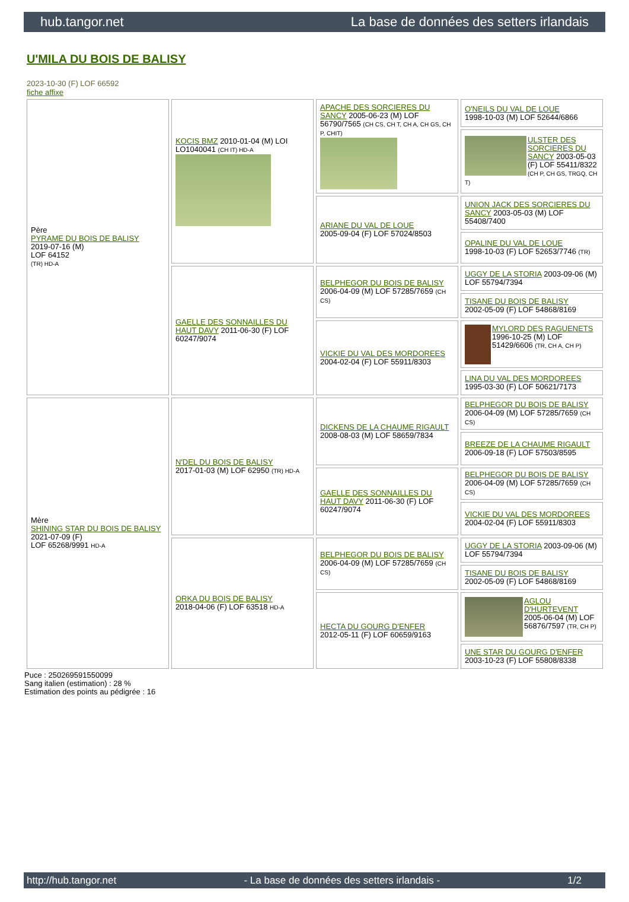hub.tangor.net La base de données des setters irlandais
U'MILA DU BOIS DE BALISY
2023-10-30 (F) LOF 66592
fiche affixe
| Père PYRAME DU BOIS DE BALISY 2019-07-16 (M) LOF 64152 (TR) HD-A | KOCIS BMZ 2010-01-04 (M) LOI LO1040041 (CH IT) HD-A | APACHE DES SORCIERES DU SANCY 2005-06-23 (M) LOF 56790/7565 (CH CS, CH T, CH A, CH GS, CH P, CHIT) | O'NEILS DU VAL DE LOUE 1998-10-03 (M) LOF 52644/6866 |
| | | | ULSTER DES SORCIERES DU SANCY 2003-05-03 (F) LOF 55411/8322 (CH P, CH GS, TRGQ, CH T) |
| | | ARIANE DU VAL DE LOUE 2005-09-04 (F) LOF 57024/8503 | UNION JACK DES SORCIERES DU SANCY 2003-05-03 (M) LOF 55408/7400 |
| | | | OPALINE DU VAL DE LOUE 1998-10-03 (F) LOF 52653/7746 (TR) |
| | GAELLE DES SONNAILLES DU HAUT DAVY 2011-06-30 (F) LOF 60247/9074 | BELPHEGOR DU BOIS DE BALISY 2006-04-09 (M) LOF 57285/7659 (CH CS) | UGGY DE LA STORIA 2003-09-06 (M) LOF 55794/7394 |
| | | | TISANE DU BOIS DE BALISY 2002-05-09 (F) LOF 54868/8169 |
| | | VICKIE DU VAL DES MORDOREES 2004-02-04 (F) LOF 55911/8303 | MYLORD DES RAGUENETS 1996-10-25 (M) LOF 51429/6606 (TR, CH A, CH P) |
| | | | LINA DU VAL DES MORDOREES 1995-03-30 (F) LOF 50621/7173 |
| Mère SHINING STAR DU BOIS DE BALISY 2021-07-09 (F) LOF 65268/9991 HD-A | N'DEL DU BOIS DE BALISY 2017-01-03 (M) LOF 62950 (TR) HD-A | DICKENS DE LA CHAUME RIGAULT 2008-08-03 (M) LOF 58659/7834 | BELPHEGOR DU BOIS DE BALISY 2006-04-09 (M) LOF 57285/7659 (CH CS) |
| | | | BREEZE DE LA CHAUME RIGAULT 2006-09-18 (F) LOF 57503/8595 |
| | | GAELLE DES SONNAILLES DU HAUT DAVY 2011-06-30 (F) LOF 60247/9074 | BELPHEGOR DU BOIS DE BALISY 2006-04-09 (M) LOF 57285/7659 (CH CS) |
| | | | VICKIE DU VAL DES MORDOREES 2004-02-04 (F) LOF 55911/8303 |
| | ORKA DU BOIS DE BALISY 2018-04-06 (F) LOF 63518 HD-A | BELPHEGOR DU BOIS DE BALISY 2006-04-09 (M) LOF 57285/7659 (CH CS) | UGGY DE LA STORIA 2003-09-06 (M) LOF 55794/7394 |
| | | | TISANE DU BOIS DE BALISY 2002-05-09 (F) LOF 54868/8169 |
| | | HECTA DU GOURG D'ENFER 2012-05-11 (F) LOF 60659/9163 | AGLOU D'HURTEVENT 2005-06-04 (M) LOF 56876/7597 (TR, CH P) |
| | | | UNE STAR DU GOURG D'ENFER 2003-10-23 (F) LOF 55808/8338 |
Puce : 250269591550099
Sang italien (estimation) : 28 %
Estimation des points au pédigrée : 16
http://hub.tangor.net - La base de données des setters irlandais - 1/2